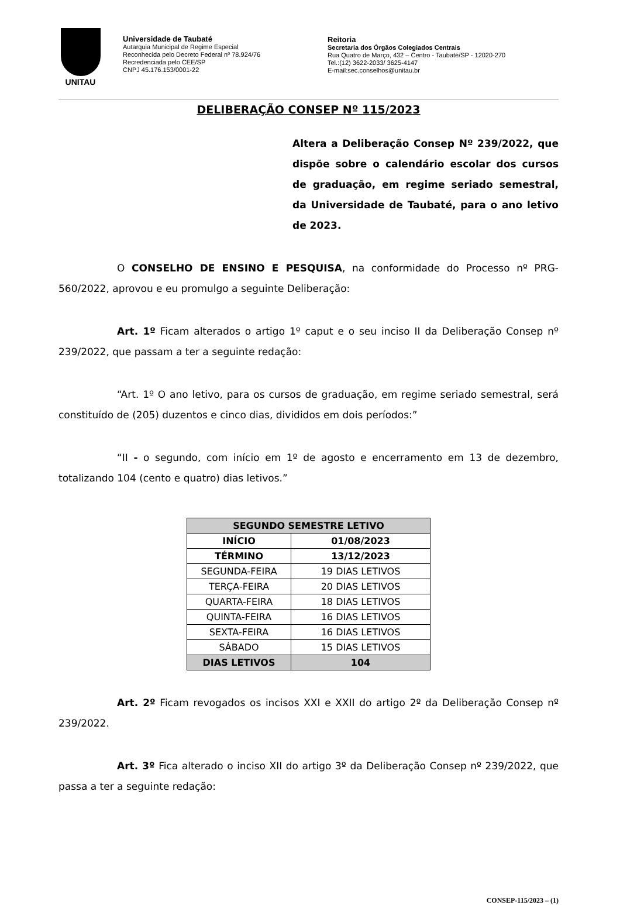UNITAU
Universidade de Taubaté
Autarquia Municipal de Regime Especial
Reconhecida pelo Decreto Federal nº 78.924/76
Recredenciada pelo CEE/SP
CNPJ 45.176.153/0001-22
Reitoria
Secretaria dos Órgãos Colegiados Centrais
Rua Quatro de Março, 432 – Centro - Taubaté/SP - 12020-270
Tel.:(12) 3622-2033/ 3625-4147
E-mail:sec.conselhos@unitau.br
DELIBERAÇÃO CONSEP Nº 115/2023
Altera a Deliberação Consep Nº 239/2022, que dispõe sobre o calendário escolar dos cursos de graduação, em regime seriado semestral, da Universidade de Taubaté, para o ano letivo de 2023.
O CONSELHO DE ENSINO E PESQUISA, na conformidade do Processo nº PRG-560/2022, aprovou e eu promulgo a seguinte Deliberação:
Art. 1º Ficam alterados o artigo 1º caput e o seu inciso II da Deliberação Consep nº 239/2022, que passam a ter a seguinte redação:
“Art. 1º O ano letivo, para os cursos de graduação, em regime seriado semestral, será constituído de (205) duzentos e cinco dias, divididos em dois períodos:”
“II - o segundo, com início em 1º de agosto e encerramento em 13 de dezembro, totalizando 104 (cento e quatro) dias letivos.”
| SEGUNDO SEMESTRE LETIVO | |
| --- | --- |
| INÍCIO | 01/08/2023 |
| TÉRMINO | 13/12/2023 |
| SEGUNDA-FEIRA | 19 DIAS LETIVOS |
| TERÇA-FEIRA | 20 DIAS LETIVOS |
| QUARTA-FEIRA | 18 DIAS LETIVOS |
| QUINTA-FEIRA | 16 DIAS LETIVOS |
| SEXTA-FEIRA | 16 DIAS LETIVOS |
| SÁBADO | 15 DIAS LETIVOS |
| DIAS LETIVOS | 104 |
Art. 2º Ficam revogados os incisos XXI e XXII do artigo 2º da Deliberação Consep nº 239/2022.
Art. 3º Fica alterado o inciso XII do artigo 3º da Deliberação Consep nº 239/2022, que passa a ter a seguinte redação:
CONSEP-115/2023 – (1)